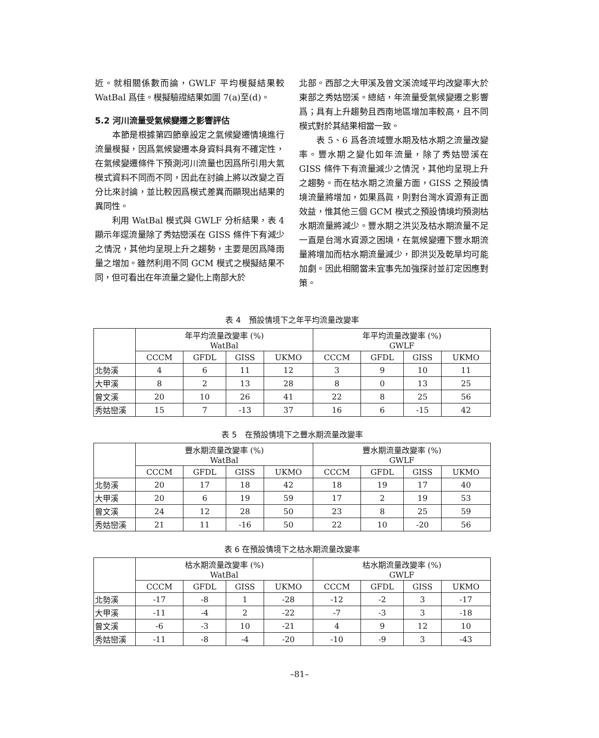近。就相關係數而論，GWLF 平均模擬結果較 WatBal 爲佳。模擬驗證結果如圖 7(a)至(d)。
5.2 河川流量受氣候變遷之影響評估
本節是根據第四節章設定之氣候變遷情境進行流量模擬，因爲氣候變遷本身資料具有不確定性，在氣候變遷條件下預測河川流量也因爲所引用大氣模式資料不同而不同，因此在討論上將以改變之百分比來討論，並比較因爲模式差異而顯現出結果的異同性。
利用 WatBal 模式與 GWLF 分析結果，表 4 顯示年逕流量除了秀姑巒溪在 GISS 條件下有減少之情況，其他均呈現上升之趨勢，主要是因爲降雨量之增加。雖然利用不同 GCM 模式之模擬結果不同，但可看出在年流量之變化上南部大於
北部。西部之大甲溪及曾文溪流域平均改變率大於東部之秀姑巒溪。總結，年流量受氣候變遷之影響爲；具有上升趨勢且西南地區增加率較高，且不同模式對於其結果相當一致。
表 5、6 爲各流域豐水期及枯水期之流量改變率。豐水期之變化如年流量，除了秀姑巒溪在 GISS 條件下有流量減少之情況，其他均呈現上升之趨勢。而在枯水期之流量方面，GISS 之預設情境流量將增加，如果爲眞，則對台灣水資源有正面效益，惟其他三個 GCM 模式之預設情境均預測枯水期流量將減少。豐水期之洪災及枯水期流量不足一直是台灣水資源之困境，在氣候變遷下豐水期流量將增加而枯水期流量減少，即洪災及乾旱均可能加劇。因此相關當未宜事先加強探討並訂定因應對策。
表 4　預設情境下之年平均流量改變率
| | 年平均流量改變率 (%) WatBal | | | | 年平均流量改變率 (%) GWLF | | | |
| --- | --- | --- | --- | --- | --- | --- | --- | --- |
| | CCCM | GFDL | GISS | UKMO | CCCM | GFDL | GISS | UKMO |
| 北勢溪 | 4 | 6 | 11 | 12 | 3 | 9 | 10 | 11 |
| 大甲溪 | 8 | 2 | 13 | 28 | 8 | 0 | 13 | 25 |
| 曾文溪 | 20 | 10 | 26 | 41 | 22 | 8 | 25 | 56 |
| 秀姑巒溪 | 15 | 7 | -13 | 37 | 16 | 6 | -15 | 42 |
表 5　在預設情境下之豐水期流量改變率
| | 豐水期流量改變率 (%) WatBal | | | | 豐水期流量改變率 (%) GWLF | | | |
| --- | --- | --- | --- | --- | --- | --- | --- | --- |
| | CCCM | GFDL | GISS | UKMO | CCCM | GFDL | GISS | UKMO |
| 北勢溪 | 20 | 17 | 18 | 42 | 18 | 19 | 17 | 40 |
| 大甲溪 | 20 | 6 | 19 | 59 | 17 | 2 | 19 | 53 |
| 曾文溪 | 24 | 12 | 28 | 50 | 23 | 8 | 25 | 59 |
| 秀姑巒溪 | 21 | 11 | -16 | 50 | 22 | 10 | -20 | 56 |
表 6 在預設情境下之枯水期流量改變率
| | 枯水期流量改變率 (%) WatBal | | | | 枯水期流量改變率 (%) GWLF | | | |
| --- | --- | --- | --- | --- | --- | --- | --- | --- |
| | CCCM | GFDL | GISS | UKMO | CCCM | GFDL | GISS | UKMO |
| 北勢溪 | -17 | -8 | 1 | -28 | -12 | -2 | 3 | -17 |
| 大甲溪 | -11 | -4 | 2 | -22 | -7 | -3 | 3 | -18 |
| 曾文溪 | -6 | -3 | 10 | -21 | 4 | 9 | 12 | 10 |
| 秀姑巒溪 | -11 | -8 | -4 | -20 | -10 | -9 | 3 | -43 |
–81–